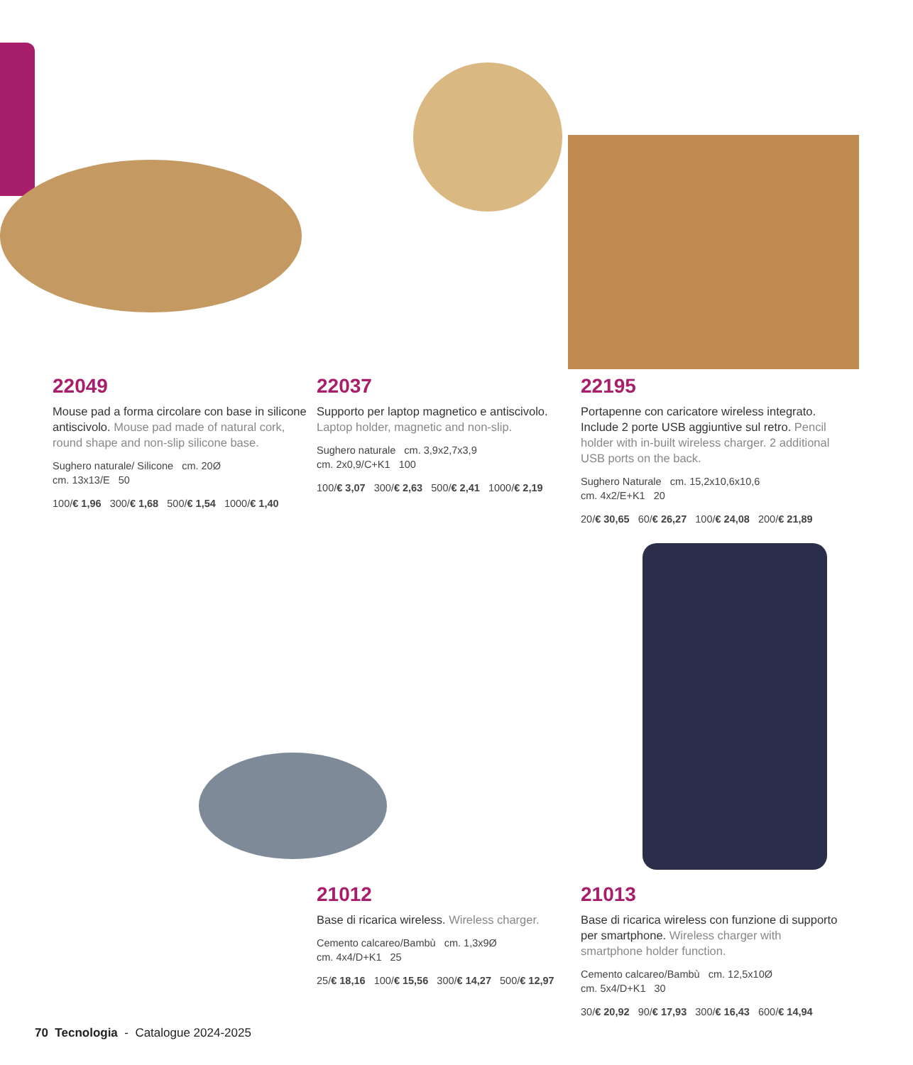22049
Mouse pad a forma circolare con base in silicone antiscivolo. Mouse pad made of natural cork, round shape and non-slip silicone base.
Sughero naturale/ Silicone cm. 20Ø
cm. 13x13/E 50
100/€ 1,96 300/€ 1,68 500/€ 1,54 1000/€ 1,40
22037
Supporto per laptop magnetico e antiscivolo. Laptop holder, magnetic and non-slip.
Sughero naturale cm. 3,9x2,7x3,9
cm. 2x0,9/C+K1 100
100/€ 3,07 300/€ 2,63 500/€ 2,41 1000/€ 2,19
22195
Portapenne con caricatore wireless integrato. Include 2 porte USB aggiuntive sul retro. Pencil holder with in-built wireless charger. 2 additional USB ports on the back.
Sughero Naturale cm. 15,2x10,6x10,6
cm. 4x2/E+K1 20
20/€ 30,65 60/€ 26,27 100/€ 24,08 200/€ 21,89
21012
Base di ricarica wireless. Wireless charger.
Cemento calcareo/Bambù cm. 1,3x9Ø
cm. 4x4/D+K1 25
25/€ 18,16 100/€ 15,56 300/€ 14,27 500/€ 12,97
21013
Base di ricarica wireless con funzione di supporto per smartphone. Wireless charger with smartphone holder function.
Cemento calcareo/Bambù cm. 12,5x10Ø
cm. 5x4/D+K1 30
30/€ 20,92 90/€ 17,93 300/€ 16,43 600/€ 14,94
70 Tecnologia - Catalogue 2024-2025